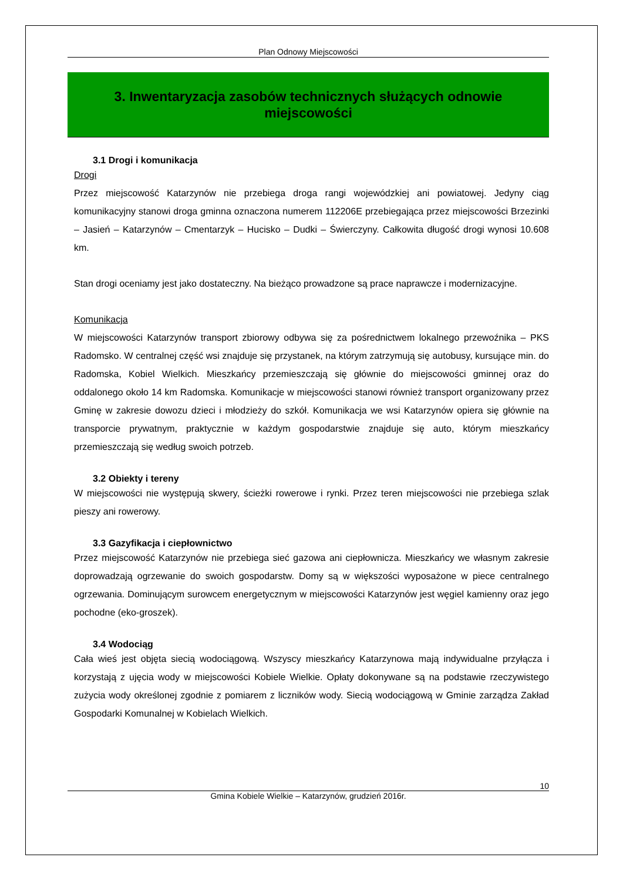Plan Odnowy Miejscowości
3. Inwentaryzacja zasobów technicznych służących odnowie miejscowości
3.1 Drogi i komunikacja
Drogi
Przez miejscowość Katarzynów nie przebiega droga rangi wojewódzkiej ani powiatowej. Jedyny ciąg komunikacyjny stanowi droga gminna oznaczona numerem 112206E przebiegająca przez miejscowości Brzezinki – Jasień – Katarzynów – Cmentarzyk – Hucisko – Dudki – Świerczyny. Całkowita długość drogi wynosi 10.608 km.
Stan drogi oceniamy jest jako dostateczny. Na bieżąco prowadzone są prace naprawcze i modernizacyjne.
Komunikacja
W miejscowości Katarzynów transport zbiorowy odbywa się za pośrednictwem lokalnego przewoźnika – PKS Radomsko. W centralnej część wsi znajduje się przystanek, na którym zatrzymują się autobusy, kursujące min. do Radomska, Kobiel Wielkich. Mieszkańcy przemieszczają się głównie do miejscowości gminnej oraz do oddalonego około 14 km Radomska. Komunikacje w miejscowości stanowi również transport organizowany przez Gminę w zakresie dowozu dzieci i młodzieży do szkół. Komunikacja we wsi Katarzynów opiera się głównie na transporcie prywatnym, praktycznie w każdym gospodarstwie znajduje się auto, którym mieszkańcy przemieszczają się według swoich potrzeb.
3.2 Obiekty i tereny
W miejscowości nie występują skwery, ścieżki rowerowe i rynki. Przez teren miejscowości nie przebiega szlak pieszy ani rowerowy.
3.3 Gazyfikacja i ciepłownictwo
Przez miejscowość Katarzynów nie przebiega sieć gazowa ani ciepłownicza. Mieszkańcy we własnym zakresie doprowadzają ogrzewanie do swoich gospodarstw. Domy są w większości wyposażone w piece centralnego ogrzewania. Dominującym surowcem energetycznym w miejscowości Katarzynów jest węgiel kamienny oraz jego pochodne (eko-groszek).
3.4 Wodociąg
Cała wieś jest objęta siecią wodociągową. Wszyscy mieszkańcy Katarzynowa mają indywidualne przyłącza i korzystają z ujęcia wody w miejscowości Kobiele Wielkie. Opłaty dokonywane są na podstawie rzeczywistego zużycia wody określonej zgodnie z pomiarem z liczników wody. Siecią wodociągową w Gminie zarządza Zakład Gospodarki Komunalnej w Kobielach Wielkich.
10
Gmina Kobiele Wielkie – Katarzynów, grudzień 2016r.